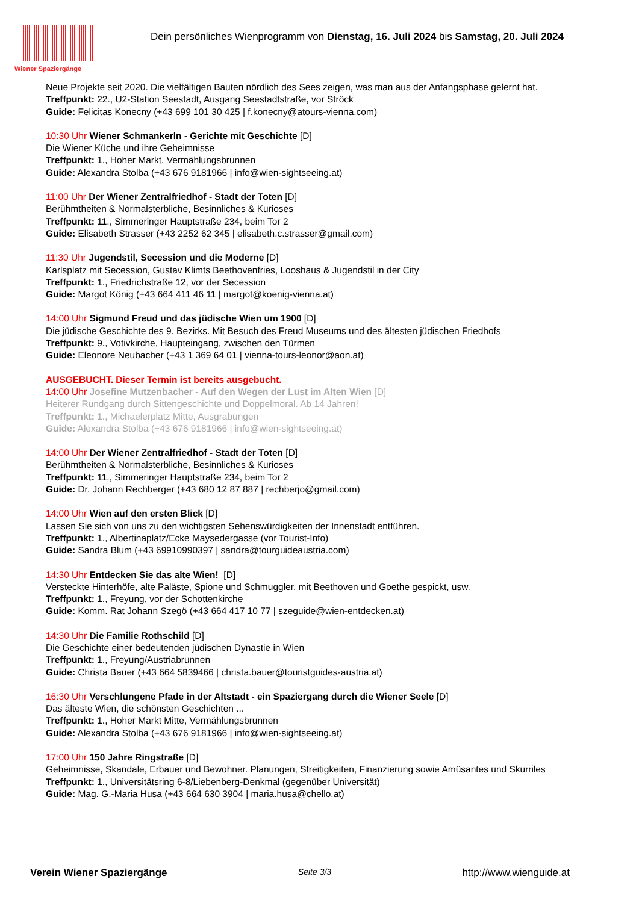Wiener Spaziergänge
Dein persönliches Wienprogramm von Dienstag, 16. Juli 2024 bis Samstag, 20. Juli 2024
Neue Projekte seit 2020. Die vielfältigen Bauten nördlich des Sees zeigen, was man aus der Anfangsphase gelernt hat.
Treffpunkt: 22., U2-Station Seestadt, Ausgang Seestadtstraße, vor Ströck
Guide: Felicitas Konecny (+43 699 101 30 425 | f.konecny@atours-vienna.com)
10:30 Uhr Wiener Schmankerln - Gerichte mit Geschichte [D]
Die Wiener Küche und ihre Geheimnisse
Treffpunkt: 1., Hoher Markt, Vermählungsbrunnen
Guide: Alexandra Stolba (+43 676 9181966 | info@wien-sightseeing.at)
11:00 Uhr Der Wiener Zentralfriedhof - Stadt der Toten [D]
Berühmtheiten & Normalsterbliche, Besinnliches & Kurioses
Treffpunkt: 11., Simmeringer Hauptstraße 234, beim Tor 2
Guide: Elisabeth Strasser (+43 2252 62 345 | elisabeth.c.strasser@gmail.com)
11:30 Uhr Jugendstil, Secession und die Moderne [D]
Karlsplatz mit Secession, Gustav Klimts Beethovenfries, Looshaus & Jugendstil in der City
Treffpunkt: 1., Friedrichstraße 12, vor der Secession
Guide: Margot König (+43 664 411 46 11 | margot@koenig-vienna.at)
14:00 Uhr Sigmund Freud und das jüdische Wien um 1900 [D]
Die jüdische Geschichte des 9. Bezirks. Mit Besuch des Freud Museums und des ältesten jüdischen Friedhofs
Treffpunkt: 9., Votivkirche, Haupteingang, zwischen den Türmen
Guide: Eleonore Neubacher (+43 1 369 64 01 | vienna-tours-leonor@aon.at)
AUSGEBUCHT. Dieser Termin ist bereits ausgebucht.
14:00 Uhr Josefine Mutzenbacher - Auf den Wegen der Lust im Alten Wien [D]
Heiterer Rundgang durch Sittengeschichte und Doppelmoral. Ab 14 Jahren!
Treffpunkt: 1., Michaelerplatz Mitte, Ausgrabungen
Guide: Alexandra Stolba (+43 676 9181966 | info@wien-sightseeing.at)
14:00 Uhr Der Wiener Zentralfriedhof - Stadt der Toten [D]
Berühmtheiten & Normalsterbliche, Besinnliches & Kurioses
Treffpunkt: 11., Simmeringer Hauptstraße 234, beim Tor 2
Guide: Dr. Johann Rechberger (+43 680 12 87 887 | rechberjo@gmail.com)
14:00 Uhr Wien auf den ersten Blick [D]
Lassen Sie sich von uns zu den wichtigsten Sehenswürdigkeiten der Innenstadt entführen.
Treffpunkt: 1., Albertinaplatz/Ecke Maysedergasse (vor Tourist-Info)
Guide: Sandra Blum (+43 69910990397 | sandra@tourguideaustria.com)
14:30 Uhr Entdecken Sie das alte Wien! [D]
Versteckte Hinterhöfe, alte Paläste, Spione und Schmuggler, mit Beethoven und Goethe gespickt, usw.
Treffpunkt: 1., Freyung, vor der Schottenkirche
Guide: Komm. Rat Johann Szegö (+43 664 417 10 77 | szeguide@wien-entdecken.at)
14:30 Uhr Die Familie Rothschild [D]
Die Geschichte einer bedeutenden jüdischen Dynastie in Wien
Treffpunkt: 1., Freyung/Austriabrunnen
Guide: Christa Bauer (+43 664 5839466 | christa.bauer@touristguides-austria.at)
16:30 Uhr Verschlungene Pfade in der Altstadt - ein Spaziergang durch die Wiener Seele [D]
Das älteste Wien, die schönsten Geschichten ...
Treffpunkt: 1., Hoher Markt Mitte, Vermählungsbrunnen
Guide: Alexandra Stolba (+43 676 9181966 | info@wien-sightseeing.at)
17:00 Uhr 150 Jahre Ringstraße [D]
Geheimnisse, Skandale, Erbauer und Bewohner. Planungen, Streitigkeiten, Finanzierung sowie Amüsantes und Skurriles
Treffpunkt: 1., Universitätsring 6-8/Liebenberg-Denkmal (gegenüber Universität)
Guide: Mag. G.-Maria Husa (+43 664 630 3904 | maria.husa@chello.at)
Verein Wiener Spaziergänge Seite 3/3 http://www.wienguide.at